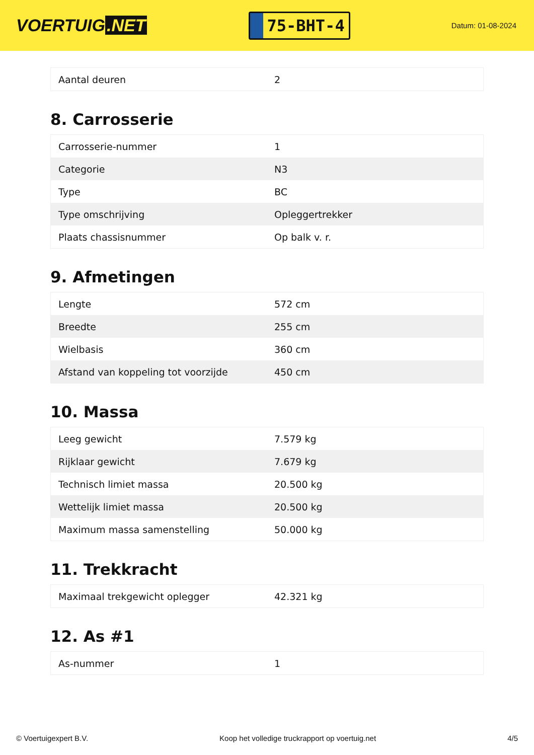VOERTUIG.NET
75-BHT-4
Datum: 01-08-2024
| Aantal deuren | 2 |
8. Carrosserie
| Carrosserie-nummer | 1 |
| Categorie | N3 |
| Type | BC |
| Type omschrijving | Opleggertrekker |
| Plaats chassisnummer | Op balk v. r. |
9. Afmetingen
| Lengte | 572 cm |
| Breedte | 255 cm |
| Wielbasis | 360 cm |
| Afstand van koppeling tot voorzijde | 450 cm |
10. Massa
| Leeg gewicht | 7.579 kg |
| Rijklaar gewicht | 7.679 kg |
| Technisch limiet massa | 20.500 kg |
| Wettelijk limiet massa | 20.500 kg |
| Maximum massa samenstelling | 50.000 kg |
11. Trekkracht
| Maximaal trekgewicht oplegger | 42.321 kg |
12. As #1
| As-nummer | 1 |
© Voertuigexpert B.V. Koop het volledige truckrapport op voertuig.net 4/5